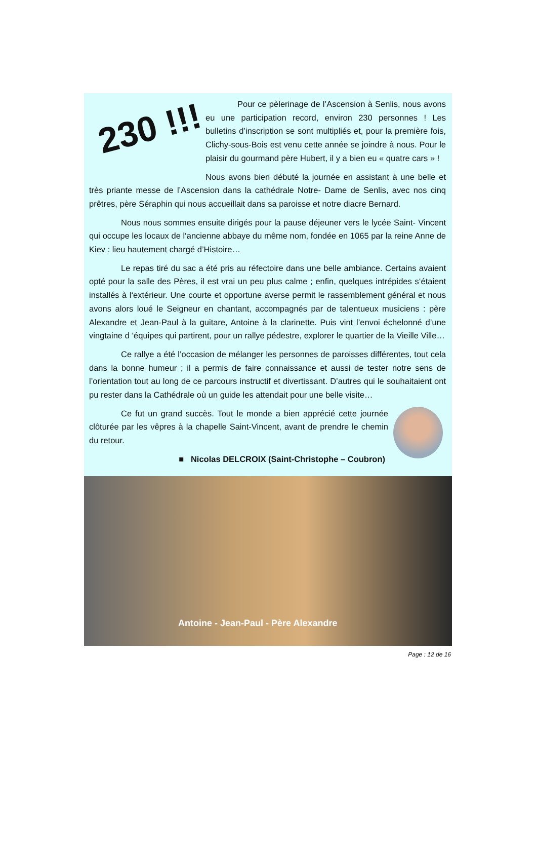230 !!!
Pour ce pèlerinage de l’Ascension à Senlis, nous avons eu une participation record, environ 230 personnes ! Les bulletins d’inscription se sont multipliés et, pour la première fois, Clichy-sous-Bois est venu cette année se joindre à nous. Pour le plaisir du gourmand père Hubert, il y a bien eu « quatre cars » !
Nous avons bien débuté la journée en assistant à une belle et très priante messe de l’Ascension dans la cathédrale Notre- Dame de Senlis, avec nos cinq prêtres, père Séraphin qui nous accueillait dans sa paroisse et notre diacre Bernard.
Nous nous sommes ensuite dirigés pour la pause déjeuner vers le lycée Saint- Vincent qui occupe les locaux de l‘ancienne abbaye du même nom, fondée en 1065 par la reine Anne de Kiev : lieu hautement chargé d’Histoire…
Le repas tiré du sac a été pris au réfectoire dans une belle ambiance. Certains avaient opté pour la salle des Pères, il est vrai un peu plus calme ; enfin, quelques intrépides s‘étaient installés à l‘extérieur. Une courte et opportune averse permit le rassemblement général et nous avons alors loué le Seigneur en chantant, accompagnés par de talentueux musiciens : père Alexandre et Jean-Paul à la guitare, Antoine à la clarinette. Puis vint l’envoi échelonné d’une vingtaine d ‘équipes qui partirent, pour un rallye pédestre, explorer le quartier de la Vieille Ville…
Ce rallye a été l’occasion de mélanger les personnes de paroisses différentes, tout cela dans la bonne humeur ; il a permis de faire connaissance et aussi de tester notre sens de l’orientation tout au long de ce parcours instructif et divertissant. D’autres qui le souhaitaient ont pu rester dans la Cathédrale où un guide les attendait pour une belle visite…
Ce fut un grand succès. Tout le monde a bien apprécié cette journée clôturée par les vêpres à la chapelle Saint-Vincent, avant de prendre le chemin du retour.
■ Nicolas DELCROIX (Saint-Christophe – Coubron)
Antoine - Jean-Paul - Père Alexandre
Page : 12 de 16